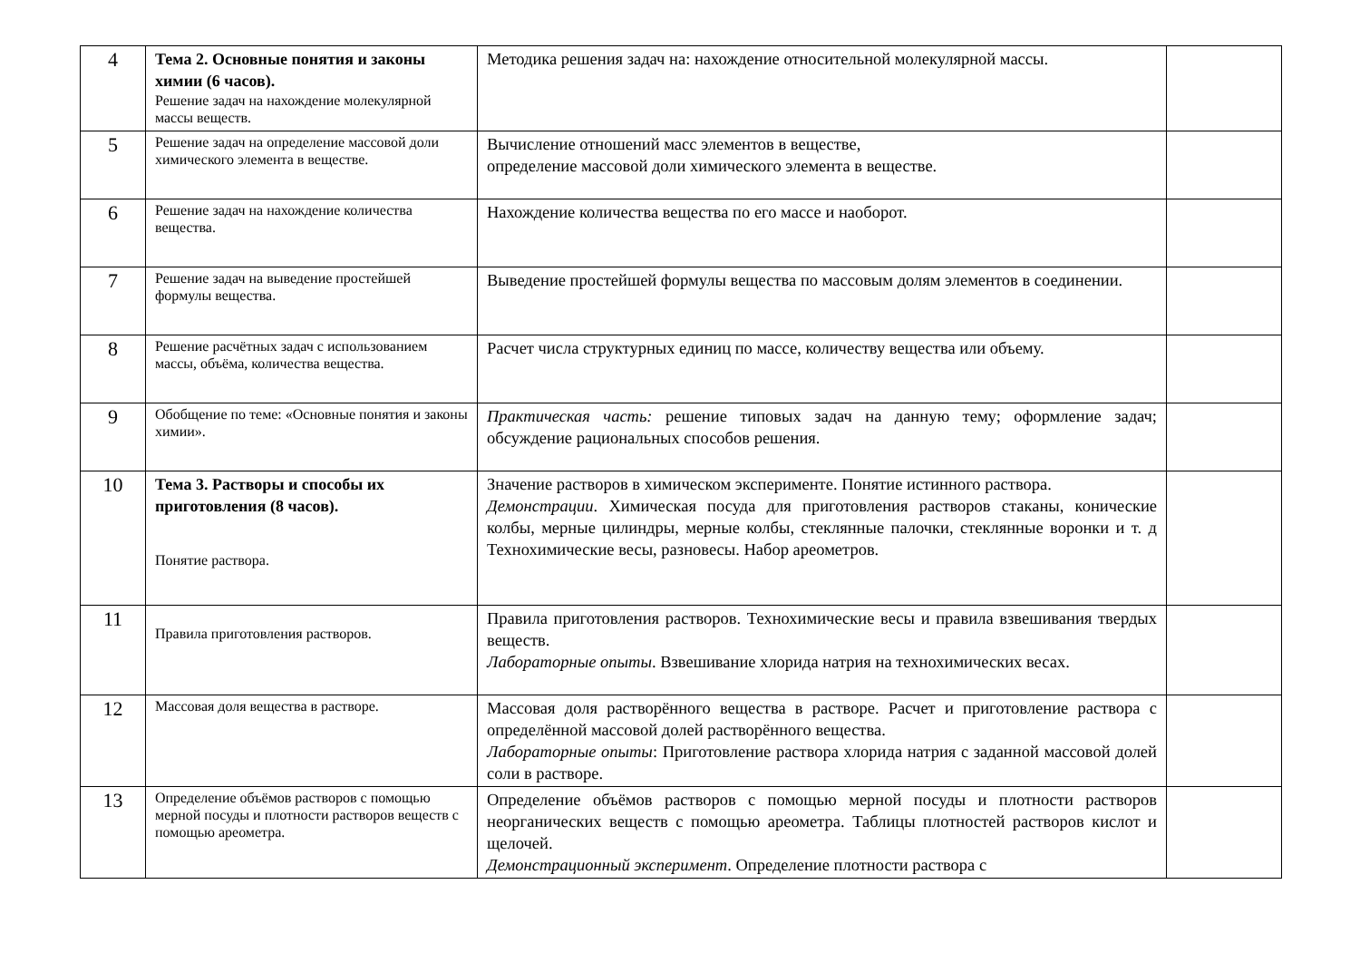| 4 | Тема 2. Основные понятия и законы химии (6 часов). Решение задач на нахождение молекулярной массы веществ. | Методика решения задач на: нахождение относительной молекулярной массы. | |
| 5 | Решение задач на определение массовой доли химического элемента в веществе. | Вычисление отношений масс элементов в веществе, определение массовой доли химического элемента в веществе. | |
| 6 | Решение задач на нахождение количества вещества. | Нахождение количества вещества по его массе и наоборот. | |
| 7 | Решение задач на выведение простейшей формулы вещества. | Выведение простейшей формулы вещества по массовым долям элементов в соединении. | |
| 8 | Решение расчётных задач с использованием массы, объёма, количества вещества. | Расчет числа структурных единиц по массе, количеству вещества или объему. | |
| 9 | Обобщение по теме: «Основные понятия и законы химии». | Практическая часть: решение типовых задач на данную тему; оформление задач; обсуждение рациональных способов решения. | |
| 10 | Тема 3. Растворы и способы их приготовления (8 часов). Понятие раствора. | Значение растворов в химическом эксперименте. Понятие истинного раствора. Демонстрации . Химическая посуда для приготовления растворов стаканы, конические колбы, мерные цилиндры, мерные колбы, стеклянные палочки, стеклянные воронки и т. д Технохимические весы, разновесы. Набор ареометров. | |
| 11 | Правила приготовления растворов. | Правила приготовления растворов. Технохимические весы и правила взвешивания твердых веществ. Лабораторные опыты . Взвешивание хлорида натрия на технохимических весах. | |
| 12 | Массовая доля вещества в растворе. | Массовая доля растворённого вещества в растворе. Расчет и приготовление раствора с определённой массовой долей растворённого вещества. Лабораторные опыты : Приготовление раствора хлорида натрия с заданной массовой долей соли в растворе. | |
| 13 | Определение объёмов растворов с помощью мерной посуды и плотности растворов веществ с помощью ареометра. | Определение объёмов растворов с помощью мерной посуды и плотности растворов неорганических веществ с помощью ареометра. Таблицы плотностей растворов кислот и щелочей. Демонстрационный эксперимент . Определение плотности раствора с | |